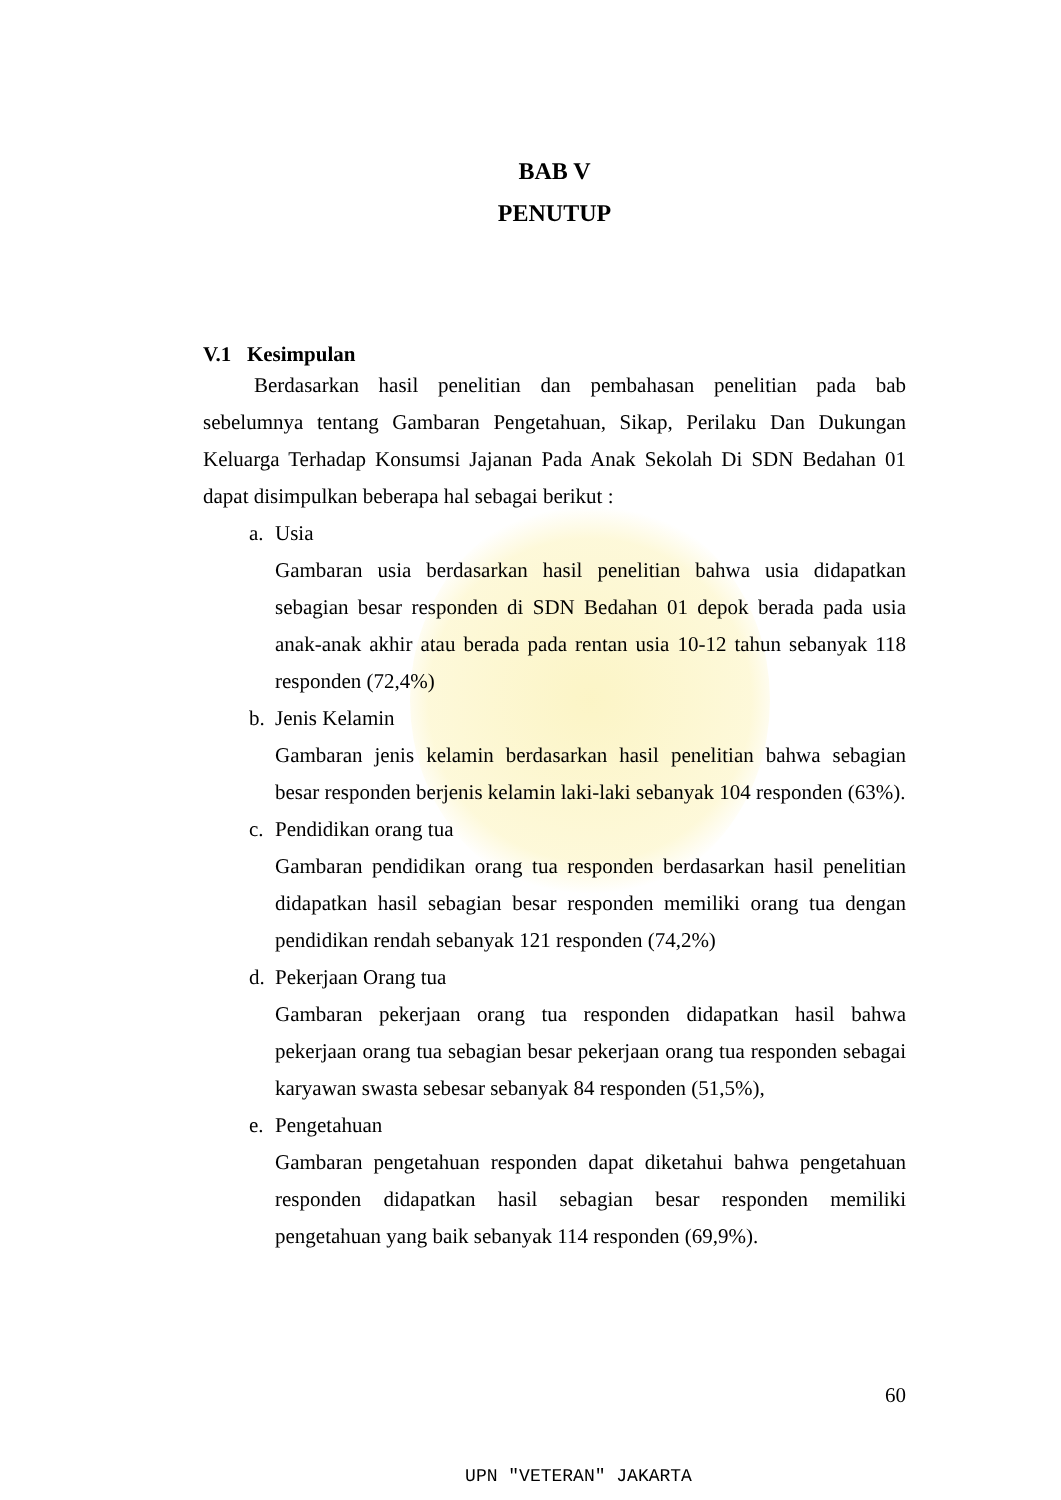BAB V
PENUTUP
V.1 Kesimpulan
Berdasarkan hasil penelitian dan pembahasan penelitian pada bab sebelumnya tentang Gambaran Pengetahuan, Sikap, Perilaku Dan Dukungan Keluarga Terhadap Konsumsi Jajanan Pada Anak Sekolah Di SDN Bedahan 01 dapat disimpulkan beberapa hal sebagai berikut :
a. Usia
Gambaran usia berdasarkan hasil penelitian bahwa usia didapatkan sebagian besar responden di SDN Bedahan 01 depok berada pada usia anak-anak akhir atau berada pada rentan usia 10-12 tahun sebanyak 118 responden (72,4%)
b. Jenis Kelamin
Gambaran jenis kelamin berdasarkan hasil penelitian bahwa sebagian besar responden berjenis kelamin laki-laki sebanyak 104 responden (63%).
c. Pendidikan orang tua
Gambaran pendidikan orang tua responden berdasarkan hasil penelitian didapatkan hasil sebagian besar responden memiliki orang tua dengan pendidikan rendah sebanyak 121 responden (74,2%)
d. Pekerjaan Orang tua
Gambaran pekerjaan orang tua responden didapatkan hasil bahwa pekerjaan orang tua sebagian besar pekerjaan orang tua responden sebagai karyawan swasta sebesar sebanyak 84 responden (51,5%),
e. Pengetahuan
Gambaran pengetahuan responden dapat diketahui bahwa pengetahuan responden didapatkan hasil sebagian besar responden memiliki pengetahuan yang baik sebanyak 114 responden (69,9%).
60
UPN "VETERAN" JAKARTA